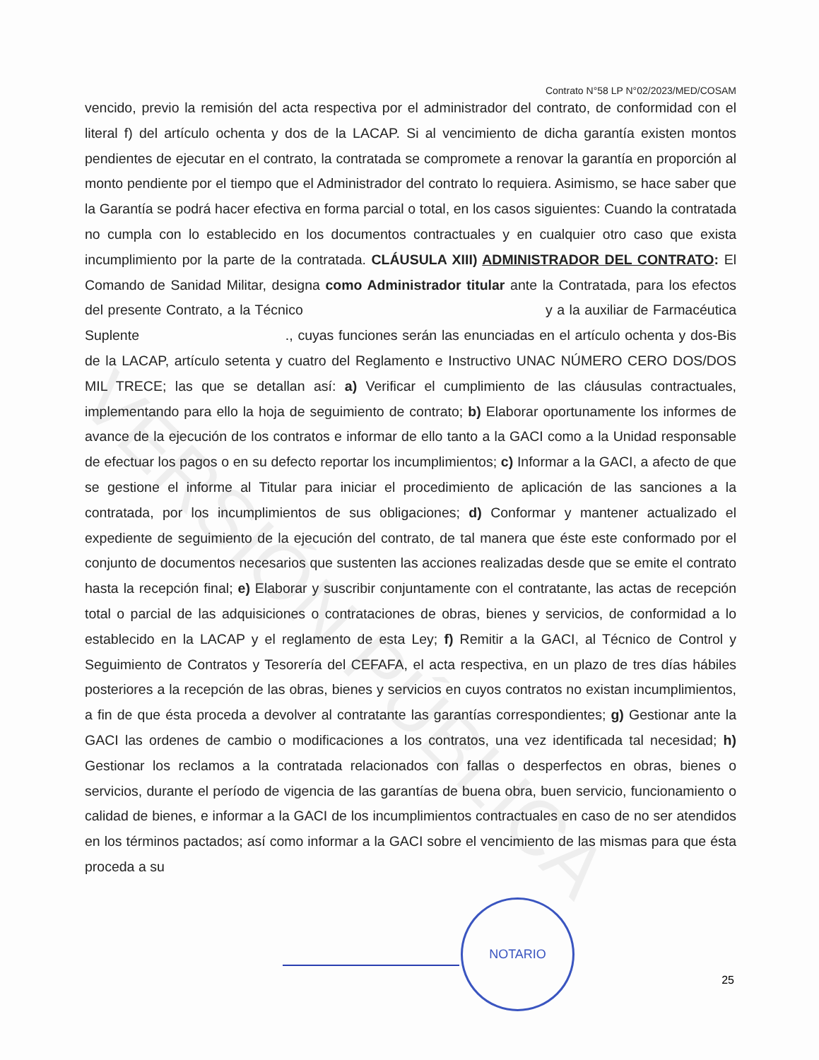VERSIÓN PÚBLICA
Contrato N°58 LP N°02/2023/MED/COSAM
vencido, previo la remisión del acta respectiva por el administrador del contrato, de conformidad con el literal f) del artículo ochenta y dos de la LACAP. Si al vencimiento de dicha garantía existen montos pendientes de ejecutar en el contrato, la contratada se compromete a renovar la garantía en proporción al monto pendiente por el tiempo que el Administrador del contrato lo requiera. Asimismo, se hace saber que la Garantía se podrá hacer efectiva en forma parcial o total, en los casos siguientes: Cuando la contratada no cumpla con lo establecido en los documentos contractuales y en cualquier otro caso que exista incumplimiento por la parte de la contratada. CLÁUSULA XIII) ADMINISTRADOR DEL CONTRATO: El Comando de Sanidad Militar, designa como Administrador titular ante la Contratada, para los efectos del presente Contrato, a la Técnico y a la auxiliar de Farmacéutica Suplente ., cuyas funciones serán las enunciadas en el artículo ochenta y dos-Bis de la LACAP, artículo setenta y cuatro del Reglamento e Instructivo UNAC NÚMERO CERO DOS/DOS MIL TRECE; las que se detallan así: a) Verificar el cumplimiento de las cláusulas contractuales, implementando para ello la hoja de seguimiento de contrato; b) Elaborar oportunamente los informes de avance de la ejecución de los contratos e informar de ello tanto a la GACI como a la Unidad responsable de efectuar los pagos o en su defecto reportar los incumplimientos; c) Informar a la GACI, a afecto de que se gestione el informe al Titular para iniciar el procedimiento de aplicación de las sanciones a la contratada, por los incumplimientos de sus obligaciones; d) Conformar y mantener actualizado el expediente de seguimiento de la ejecución del contrato, de tal manera que éste este conformado por el conjunto de documentos necesarios que sustenten las acciones realizadas desde que se emite el contrato hasta la recepción final; e) Elaborar y suscribir conjuntamente con el contratante, las actas de recepción total o parcial de las adquisiciones o contrataciones de obras, bienes y servicios, de conformidad a lo establecido en la LACAP y el reglamento de esta Ley; f) Remitir a la GACI, al Técnico de Control y Seguimiento de Contratos y Tesorería del CEFAFA, el acta respectiva, en un plazo de tres días hábiles posteriores a la recepción de las obras, bienes y servicios en cuyos contratos no existan incumplimientos, a fin de que ésta proceda a devolver al contratante las garantías correspondientes; g) Gestionar ante la GACI las ordenes de cambio o modificaciones a los contratos, una vez identificada tal necesidad; h) Gestionar los reclamos a la contratada relacionados con fallas o desperfectos en obras, bienes o servicios, durante el período de vigencia de las garantías de buena obra, buen servicio, funcionamiento o calidad de bienes, e informar a la GACI de los incumplimientos contractuales en caso de no ser atendidos en los términos pactados; así como informar a la GACI sobre el vencimiento de las mismas para que ésta proceda a su
NOTARIO
25